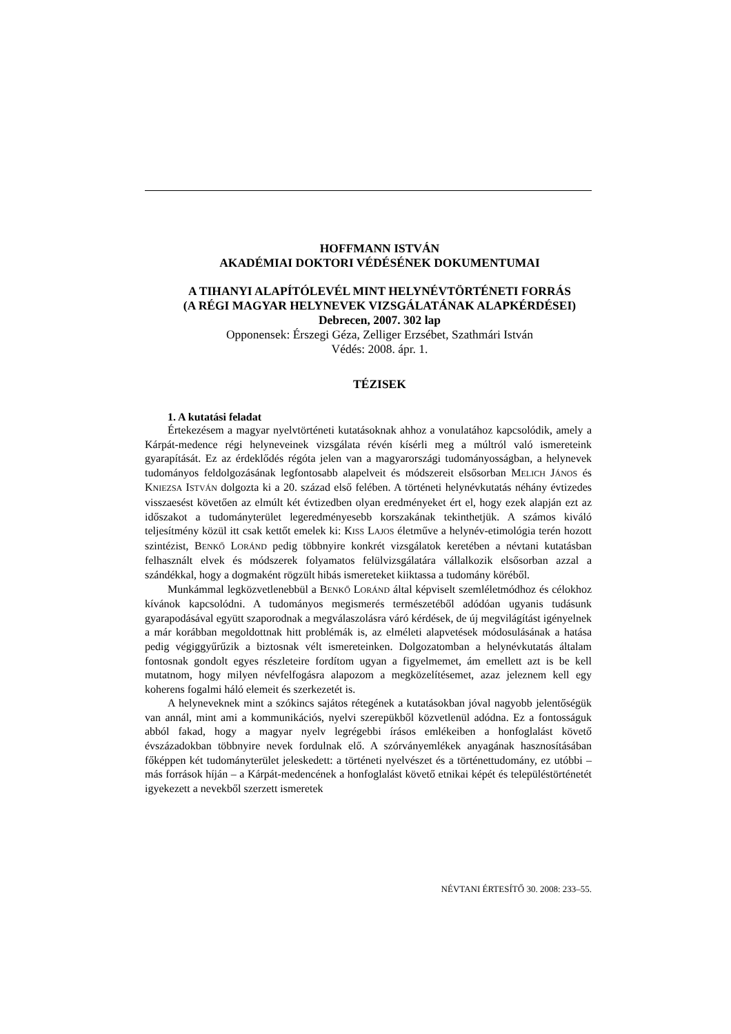HOFFMANN ISTVÁN
AKADÉMIAI DOKTORI VÉDÉSÉNEK DOKUMENTUMAI
A TIHANYI ALAPÍTÓLEVÉL MINT HELYNÉVTÖRTÉNETI FORRÁS
(A RÉGI MAGYAR HELYNEVEK VIZSGÁLATÁNAK ALAPKÉRDÉSEI)
Debrecen, 2007. 302 lap
Opponensek: Érszegi Géza, Zelliger Erzsébet, Szathmári István
Védés: 2008. ápr. 1.
TÉZISEK
1. A kutatási feladat
Értekezésem a magyar nyelvtörténeti kutatásoknak ahhoz a vonulatához kapcsolódik, amely a Kárpát-medence régi helyneveinek vizsgálata révén kísérli meg a múltról való ismereteink gyarapítását. Ez az érdeklődés régóta jelen van a magyarországi tudományosságban, a helynevek tudományos feldolgozásának legfontosabb alapelveit és módszereit elsősorban MELICH JÁNOS és KNIEZSA ISTVÁN dolgozta ki a 20. század első felében. A történeti helynévkutatás néhány évtizedes visszaesést követően az elmúlt két évtizedben olyan eredményeket ért el, hogy ezek alapján ezt az időszakot a tudományterület legeredményesebb korszakának tekinthetjük. A számos kiváló teljesítmény közül itt csak kettőt emelek ki: KISS LAJOS életműve a helynév-etimológia terén hozott szintézist, BENKŐ LORÁND pedig többnyire konkrét vizsgálatok keretében a névtani kutatásban felhasznált elvek és módszerek folyamatos felülvizsgálatára vállalkozik elsősorban azzal a szándékkal, hogy a dogmaként rögzült hibás ismereteket kiiktassa a tudomány köréből.
Munkámmal legközvetlenebbül a BENKŐ LORÁND által képviselt szemléletmódhoz és célokhoz kívánok kapcsolódni. A tudományos megismerés természetéből adódóan ugyanis tudásunk gyarapodásával együtt szaporodnak a megválaszolásra váró kérdések, de új megvilágítást igényelnek a már korábban megoldottnak hitt problémák is, az elméleti alapvetések módosulásának a hatása pedig végiggyűrűzik a biztosnak vélt ismereteinken. Dolgozatomban a helynévkutatás általam fontosnak gondolt egyes részleteire fordítom ugyan a figyelmemet, ám emellett azt is be kell mutatnom, hogy milyen névfelfogásra alapozom a megközelítésemet, azaz jeleznem kell egy koherens fogalmi háló elemeit és szerkezetét is.
A helyneveknek mint a szókincs sajátos rétegének a kutatásokban jóval nagyobb jelentőségük van annál, mint ami a kommunikációs, nyelvi szerepükből közvetlenül adódna. Ez a fontosságuk abból fakad, hogy a magyar nyelv legrégebbi írásos emlékeiben a honfoglalást követő évszázadokban többnyire nevek fordulnak elő. A szórványemlékek anyagának hasznosításában főképpen két tudományterület jeleskedett: a történeti nyelvészet és a történettudomány, ez utóbbi – más források híján – a Kárpát-medencének a honfoglalást követő etnikai képét és településtörténetét igyekezett a nevekből szerzett ismeretek
NÉVTANI ÉRTESÍTŐ 30. 2008: 233–55.